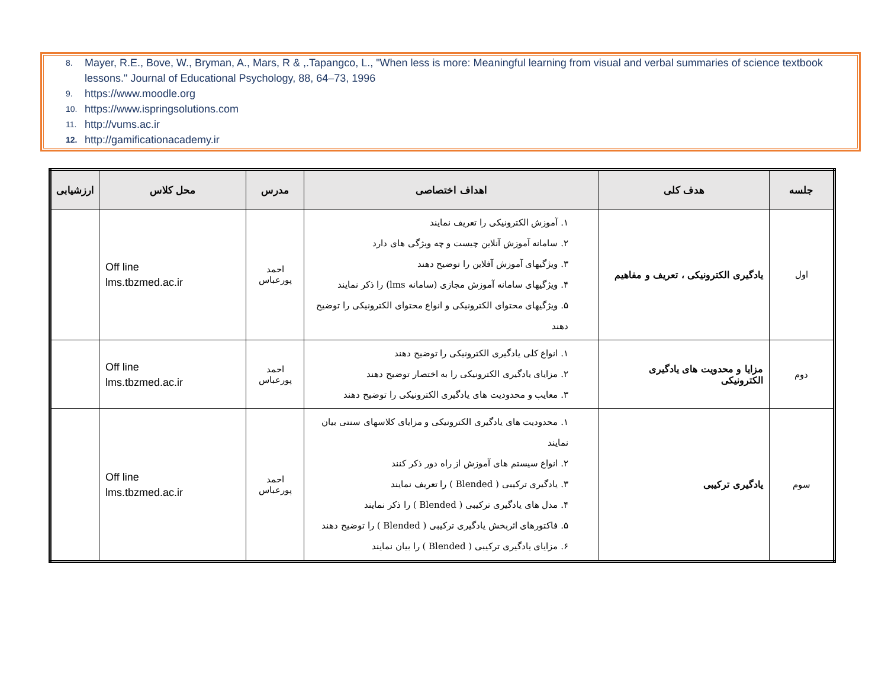8. Mayer, R.E., Bove, W., Bryman, A., Mars, R & ,.Tapangco, L., "When less is more: Meaningful learning from visual and verbal summaries of science textbook lessons." Journal of Educational Psychology, 88, 64–73, 1996
9. https://www.moodle.org
10. https://www.ispringsolutions.com
11. http://vums.ac.ir
12. http://gamificationacademy.ir
| جلسه | هدف کلی | اهداف اختصاصی | مدرس | محل کلاس | ارزشیابی |
| --- | --- | --- | --- | --- | --- |
| اول | یادگیری الکترونیکی ، تعریف و مفاهیم | ۱. آموزش الکترونیکی را تعریف نمایند ۲. سامانه آموزش آنلاین چیست و چه ویژگی های دارد ۳. ویژگیهای آموزش آفلاین را توضیح دهند ۴. ویژگیهای سامانه آموزش مجازی (سامانه lms) را ذکر نمایند ۵. ویژگیهای محتوای الکترونیکی و انواع محتوای الکترونیکی را توضیح دهند | احمد پورعباس | Off line lms.tbzmed.ac.ir | |
| دوم | مزایا و محدویت های یادگیری الکترونیکی | ۱. انواع کلی یادگیری الکترونیکی را توضیح دهند ۲. مزایای یادگیری الکترونیکی را به اختصار توضیح دهند ۳. معایب و محدودیت های یادگیری الکترونیکی را توضیح دهند | احمد پورعباس | Off line lms.tbzmed.ac.ir | |
| سوم | یادگیری ترکیبی | ۱. محدودیت های یادگیری الکترونیکی و مزایای کلاسهای سنتی بیان نمایند ۲. انواع سیستم های آموزش از راه دور ذکر کنند ۳. یادگیری ترکیبی ( Blended ) را تعریف نمایند ۴. مدل های یادگیری ترکیبی ( Blended ) را ذکر نمایند ۵. فاکتورهای اثربخش یادگیری ترکیبی ( Blended ) را توضیح دهند ۶. مزایای یادگیری ترکیبی ( Blended ) را بیان نمایند | احمد پورعباس | Off line lms.tbzmed.ac.ir | |